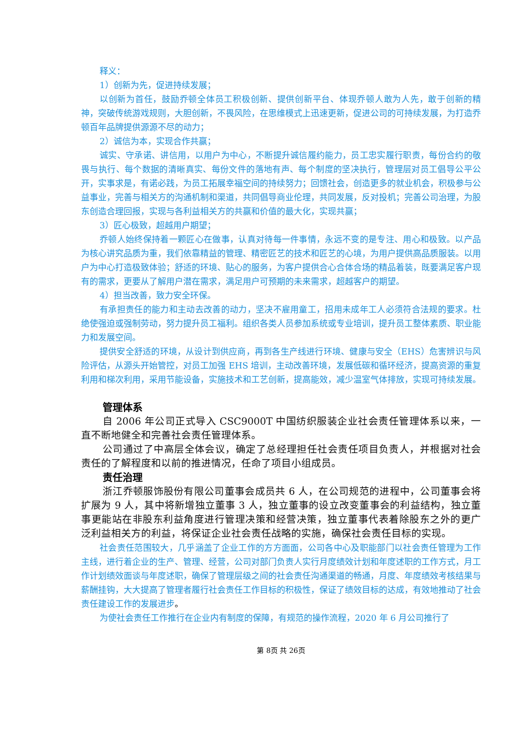释义：
1）创新为先，促进持续发展；
以创新为首任，鼓励乔顿全体员工积极创新、提供创新平台、体现乔顿人敢为人先，敢于创新的精神，突破传统游戏规则，大胆创新，不畏风险，在思维模式上迅速更新，促进公司的可持续发展，为打造乔顿百年品牌提供源源不尽的动力；
2）诚信为本，实现合作共赢；
诚实、守承诺、讲信用，以用户为中心，不断提升诚信履约能力，员工忠实履行职责，每份合约的敬畏与执行、每个数据的清晰真实、每份文件的落地有声、每个制度的坚决执行，管理层对员工倡导公平公开，实事求是，有诺必践，为员工拓展幸福空间的持续努力；回馈社会，创造更多的就业机会，积极参与公益事业，完善与相关方的沟通机制和渠道，共同倡导商业伦理，共同发展，反对投机；完善公司治理，为股东创造合理回报，实现与各利益相关方的共赢和价值的最大化，实现共赢；
3）匠心极致，超越用户期望；
乔顿人始终保持着一颗匠心在做事，认真对待每一件事情，永远不变的是专注、用心和极致。以产品为核心讲究品质为重，我们依靠精益的管理、精密匠艺的技术和匠艺的心境，为用户提供高品质服装。以用户为中心打造极致体验；舒适的环境、贴心的服务，为客户提供合心合体合场的精品着装，既要满足客户现有的需求，更要从了解用户潜在需求，满足用户可预期的未来需求，超越客户的期望。
4）担当改善，致力安全环保。
有承担责任的能力和主动去改善的动力，坚决不雇用童工，招用未成年工人必须符合法规的要求。杜绝使强迫或强制劳动，努力提升员工福利。组织各类人员参加系统或专业培训，提升员工整体素质、职业能力和发展空间。
提供安全舒适的环境，从设计到供应商，再到各生产线进行环境、健康与安全（EHS）危害辨识与风险评估，从源头开始管控，对员工加强 EHS 培训，主动改善环境，发展低碳和循环经济，提高资源的重复利用和梯次利用，采用节能设备，实施技术和工艺创新，提高能效，减少温室气体排放，实现可持续发展。
管理体系
自 2006 年公司正式导入 CSC9000T 中国纺织服装企业社会责任管理体系以来，一直不断地健全和完善社会责任管理体系。
公司通过了中高层全体会议，确定了总经理担任社会责任项目负责人，并根据对社会责任的了解程度和以前的推进情况，任命了项目小组成员。
责任治理
浙江乔顿服饰股份有限公司董事会成员共 6 人，在公司规范的进程中，公司董事会将扩展为 9 人，其中将新增独立董事 3 人，独立董事的设立改变董事会的利益结构，独立董事更能站在非股东利益角度进行管理决策和经营决策，独立董事代表着除股东之外的更广泛利益相关方的利益，将保证企业社会责任战略的实施，确保社会责任目标的实现。
社会责任范围较大，几乎涵盖了企业工作的方方面面，公司各中心及职能部门以社会责任管理为工作主线，进行着企业的生产、管理、经营，公司对部门负责人实行月度绩效计划和年度述职的工作方式，月工作计划绩效面谈与年度述职，确保了管理层级之间的社会责任沟通渠道的畅通，月度、年度绩效考核结果与薪酬挂钩，大大提高了管理者履行社会责任工作目标的积极性，保证了绩效目标的达成，有效地推动了社会责任建设工作的发展进步。
为使社会责任工作推行在企业内有制度的保障，有规范的操作流程，2020 年 6 月公司推行了
第 8页 共 26页